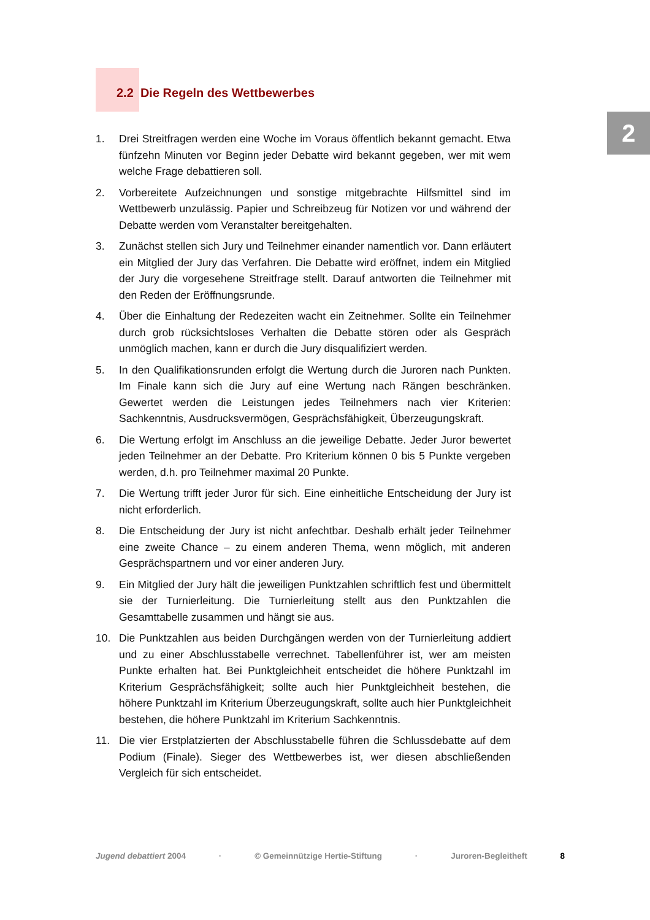2
2.2 Die Regeln des Wettbewerbes
1. Drei Streitfragen werden eine Woche im Voraus öffentlich bekannt gemacht. Etwa fünfzehn Minuten vor Beginn jeder Debatte wird bekannt gegeben, wer mit wem welche Frage debattieren soll.
2. Vorbereitete Aufzeichnungen und sonstige mitgebrachte Hilfsmittel sind im Wettbewerb unzulässig. Papier und Schreibzeug für Notizen vor und während der Debatte werden vom Veranstalter bereitgehalten.
3. Zunächst stellen sich Jury und Teilnehmer einander namentlich vor. Dann erläutert ein Mitglied der Jury das Verfahren. Die Debatte wird eröffnet, indem ein Mitglied der Jury die vorgesehene Streitfrage stellt. Darauf antworten die Teilnehmer mit den Reden der Eröffnungsrunde.
4. Über die Einhaltung der Redezeiten wacht ein Zeitnehmer. Sollte ein Teilnehmer durch grob rücksichtsloses Verhalten die Debatte stören oder als Gespräch unmöglich machen, kann er durch die Jury disqualifiziert werden.
5. In den Qualifikationsrunden erfolgt die Wertung durch die Juroren nach Punkten. Im Finale kann sich die Jury auf eine Wertung nach Rängen beschränken. Gewertet werden die Leistungen jedes Teilnehmers nach vier Kriterien: Sachkenntnis, Ausdrucksvermögen, Gesprächsfähigkeit, Überzeugungskraft.
6. Die Wertung erfolgt im Anschluss an die jeweilige Debatte. Jeder Juror bewertet jeden Teilnehmer an der Debatte. Pro Kriterium können 0 bis 5 Punkte vergeben werden, d.h. pro Teilnehmer maximal 20 Punkte.
7. Die Wertung trifft jeder Juror für sich. Eine einheitliche Entscheidung der Jury ist nicht erforderlich.
8. Die Entscheidung der Jury ist nicht anfechtbar. Deshalb erhält jeder Teilnehmer eine zweite Chance – zu einem anderen Thema, wenn möglich, mit anderen Gesprächspartnern und vor einer anderen Jury.
9. Ein Mitglied der Jury hält die jeweiligen Punktzahlen schriftlich fest und übermittelt sie der Turnierleitung. Die Turnierleitung stellt aus den Punktzahlen die Gesamttabelle zusammen und hängt sie aus.
10. Die Punktzahlen aus beiden Durchgängen werden von der Turnierleitung addiert und zu einer Abschlusstabelle verrechnet. Tabellenführer ist, wer am meisten Punkte erhalten hat. Bei Punktgleichheit entscheidet die höhere Punktzahl im Kriterium Gesprächsfähigkeit; sollte auch hier Punktgleichheit bestehen, die höhere Punktzahl im Kriterium Überzeugungskraft, sollte auch hier Punktgleichheit bestehen, die höhere Punktzahl im Kriterium Sachkenntnis.
11. Die vier Erstplatzierten der Abschlusstabelle führen die Schlussdebatte auf dem Podium (Finale). Sieger des Wettbewerbes ist, wer diesen abschließenden Vergleich für sich entscheidet.
Jugend debattiert 2004 · © Gemeinnützige Hertie-Stiftung · Juroren-Begleitheft 8